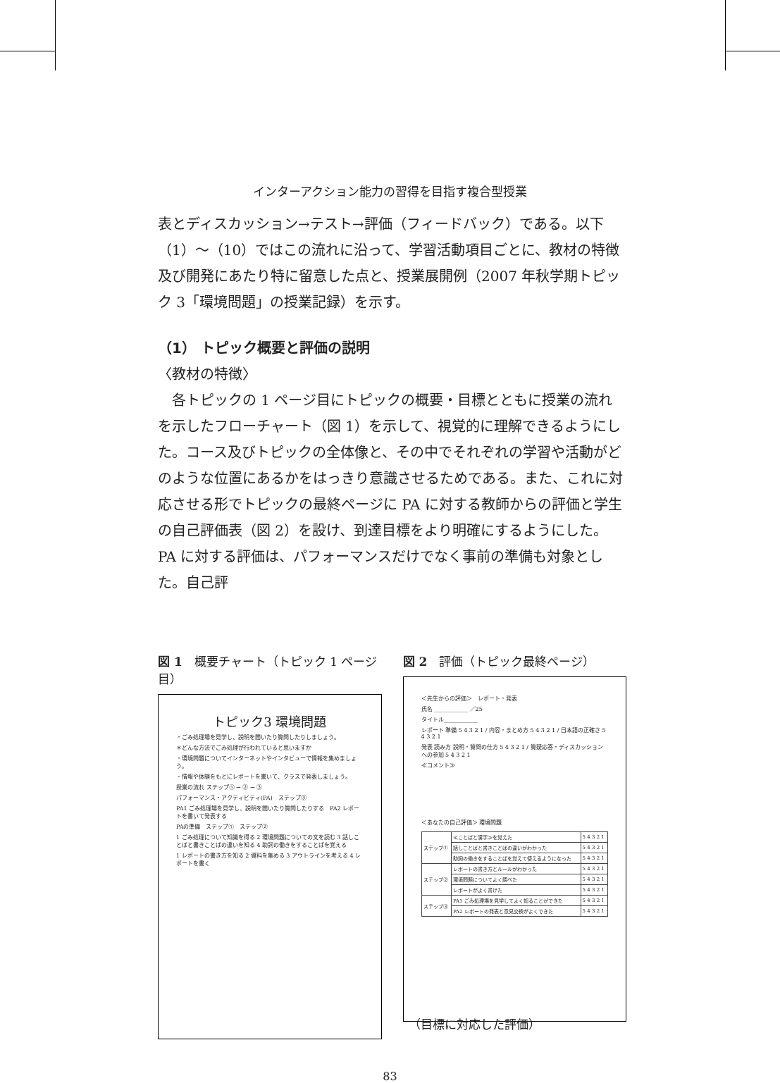インターアクション能力の習得を目指す複合型授業
表とディスカッション→テスト→評価（フィードバック）である。以下（1）〜（10）ではこの流れに沿って、学習活動項目ごとに、教材の特徴及び開発にあたり特に留意した点と、授業展開例（2007 年秋学期トピック 3「環境問題」の授業記録）を示す。
（1） トピック概要と評価の説明
〈教材の特徴〉
　各トピックの 1 ページ目にトピックの概要・目標とともに授業の流れを示したフローチャート（図 1）を示して、視覚的に理解できるようにした。コース及びトピックの全体像と、その中でそれぞれの学習や活動がどのような位置にあるかをはっきり意識させるためである。また、これに対応させる形でトピックの最終ページに PA に対する教師からの評価と学生の自己評価表（図 2）を設け、到達目標をより明確にするようにした。PA に対する評価は、パフォーマンスだけでなく事前の準備も対象とした。自己評
図 1　概要チャート（トピック 1 ページ目）
トピック3 環境問題
・ごみ処理場を見学し、説明を聞いたり質問したりしましょう。
＊どんな方法でごみ処理が行われていると思いますか
・環境問題についてインターネットやインタビューで情報を集めましょう。
・情報や体験をもとにレポートを書いて、クラスで発表しましょう。
授業の流れ ステップ① → ② → ③
パフォーマンス・アクティビティ(PA)　ステップ③
PA1 ごみ処理場を見学し、説明を聞いたり質問したりする　PA2 レポートを書いて発表する
PAの準備　ステップ①　ステップ②
1 ごみ処理について知識を得る 2 環境問題についての文を読む 3 話しことばと書きことばの違いを知る 4 助詞の働きをすることばを覚える
1 レポートの書き方を知る 2 資料を集める 3 アウトラインを考える 4 レポートを書く
図 2　評価（トピック最終ページ）
＜先生からの評価＞　レポート・発表
氏名 ＿＿＿＿＿＿ ／25
タイトル＿＿＿＿＿＿
レポート 準備 5 4 3 2 1 / 内容・まとめ方 5 4 3 2 1 / 日本語の正確さ 5 4 3 2 1
発表 読み方 説明・質問の仕方 5 4 3 2 1 / 質疑応答・ディスカッションへの参加 5 4 3 2 1
≪コメント≫
＜あなたの自己評価＞ 環境問題
| ステップ① | ≪ことばと漢字≫を覚えた | 5 4 3 2 1 |
| | 話しことばと書きことばの違いがわかった | 5 4 3 2 1 |
| | 助詞の働きをすることばを覚えて使えるようになった | 5 4 3 2 1 |
| ステップ② | レポートの書き方とルールがわかった | 5 4 3 2 1 |
| | 環境問題についてよく調べた | 5 4 3 2 1 |
| | レポートがよく書けた | 5 4 3 2 1 |
| ステップ③ | PA1 ごみ処理場を見学してよく知ることができた | 5 4 3 2 1 |
| | PA2 レポートの発表と意見交換がよくできた | 5 4 3 2 1 |
（目標に対応した評価）
83